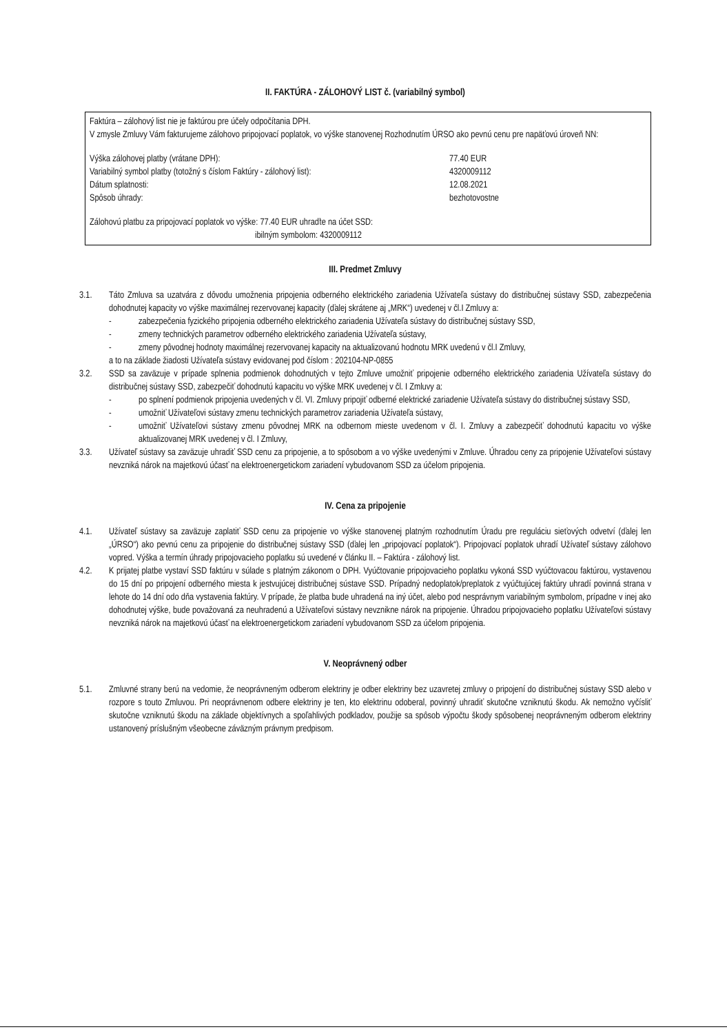II. FAKTÚRA - ZÁLOHOVÝ LIST č. (variabilný symbol)
Faktúra – zálohový list nie je faktúrou pre účely odpočítania DPH.
V zmysle Zmluvy Vám fakturujeme zálohovo pripojovací poplatok, vo výške stanovenej Rozhodnutím ÚRSO ako pevnú cenu pre napäťovú úroveň NN:
Výška zálohovej platby (vrátane DPH): 77.40 EUR
Variabilný symbol platby (totožný s číslom Faktúry - zálohový list):
4320009112
Dátum splatnosti: 12.08.2021
Spôsob úhrady: bezhotovostne
Zálohovú platbu za pripojovací poplatok vo výške: 77.40 EUR uhraďte na účet SSD:
ibilným symbolom: 4320009112
III. Predmet Zmluvy
3.1. Táto Zmluva sa uzatvára z dôvodu umožnenia pripojenia odberného elektrického zariadenia Užívateľa sústavy do distribučnej sústavy SSD, zabezpečenia dohodnutej kapacity vo výške maximálnej rezervovanej kapacity (ďalej skrátene aj „MRK“) uvedenej v čl.I Zmluvy a:
- zabezpečenia fyzického pripojenia odberného elektrického zariadenia Užívateľa sústavy do distribučnej sústavy SSD,
- zmeny technických parametrov odberného elektrického zariadenia Užívateľa sústavy,
- zmeny pôvodnej hodnoty maximálnej rezervovanej kapacity na aktualizovanú hodnotu MRK uvedenú v čl.I Zmluvy,
a to na základe žiadosti Užívateľa sústavy evidovanej pod číslom : 202104-NP-0855
3.2. SSD sa zaväzuje v prípade splnenia podmienok dohodnutých v tejto Zmluve umožniť pripojenie odberného elektrického zariadenia Užívateľa sústavy do distribučnej sústavy SSD, zabezpečiť dohodnutú kapacitu vo výške MRK uvedenej v čl. I Zmluvy a:
- po splnení podmienok pripojenia uvedených v čl. VI. Zmluvy pripojiť odberné elektrické zariadenie Užívateľa sústavy do distribučnej sústavy SSD,
- umožniť Užívateľovi sústavy zmenu technických parametrov zariadenia Užívateľa sústavy,
- umožniť Užívateľovi sústavy zmenu pôvodnej MRK na odbernom mieste uvedenom v čl. I. Zmluvy a zabezpečiť dohodnutú kapacitu vo výške aktualizovanej MRK uvedenej v čl. I Zmluvy,
3.3. Užívateľ sústavy sa zaväzuje uhradiť SSD cenu za pripojenie, a to spôsobom a vo výške uvedenými v Zmluve. Úhradou ceny za pripojenie Užívateľovi sústavy nevzniká nárok na majetkovú účasť na elektroenergetickom zariadení vybudovanom SSD za účelom pripojenia.
IV. Cena za pripojenie
4.1. Užívateľ sústavy sa zaväzuje zaplatiť SSD cenu za pripojenie vo výške stanovenej platným rozhodnutím Úradu pre reguláciu sieťových odvetví (ďalej len „ÚRSO“) ako pevnú cenu za pripojenie do distribučnej sústavy SSD (ďalej len „pripojovací poplatok“). Pripojovací poplatok uhradí Užívateľ sústavy zálohovo vopred. Výška a termín úhrady pripojovacieho poplatku sú uvedené v článku II. – Faktúra - zálohový list.
4.2. K prijatej platbe vystaví SSD faktúru v súlade s platným zákonom o DPH. Vyúčtovanie pripojovacieho poplatku vykoná SSD vyúčtovacou faktúrou, vystavenou do 15 dní po pripojení odberného miesta k jestvujúcej distribučnej sústave SSD. Prípadný nedoplatok/preplatok z vyúčtujúcej faktúry uhradí povinná strana v lehote do 14 dní odo dňa vystavenia faktúry. V prípade, že platba bude uhradená na iný účet, alebo pod nesprávnym variabilným symbolom, prípadne v inej ako dohodnutej výške, bude považovaná za neuhradenú a Užívateľovi sústavy nevznikne nárok na pripojenie. Úhradou pripojovacieho poplatku Užívateľovi sústavy nevzniká nárok na majetkovú účasť na elektroenergetickom zariadení vybudovanom SSD za účelom pripojenia.
V. Neoprávnený odber
5.1. Zmluvné strany berú na vedomie, že neoprávneným odberom elektriny je odber elektriny bez uzavretej zmluvy o pripojení do distribučnej sústavy SSD alebo v rozpore s touto Zmluvou. Pri neoprávnenom odbere elektriny je ten, kto elektrinu odoberal, povinný uhradiť skutočne vzniknutú škodu. Ak nemožno vyčísliť skutočne vzniknutú škodu na základe objektívnych a spoľahlivých podkladov, použije sa spôsob výpočtu škody spôsobenej neoprávneným odberom elektriny ustanovený príslušným všeobecne záväzným právnym predpisom.